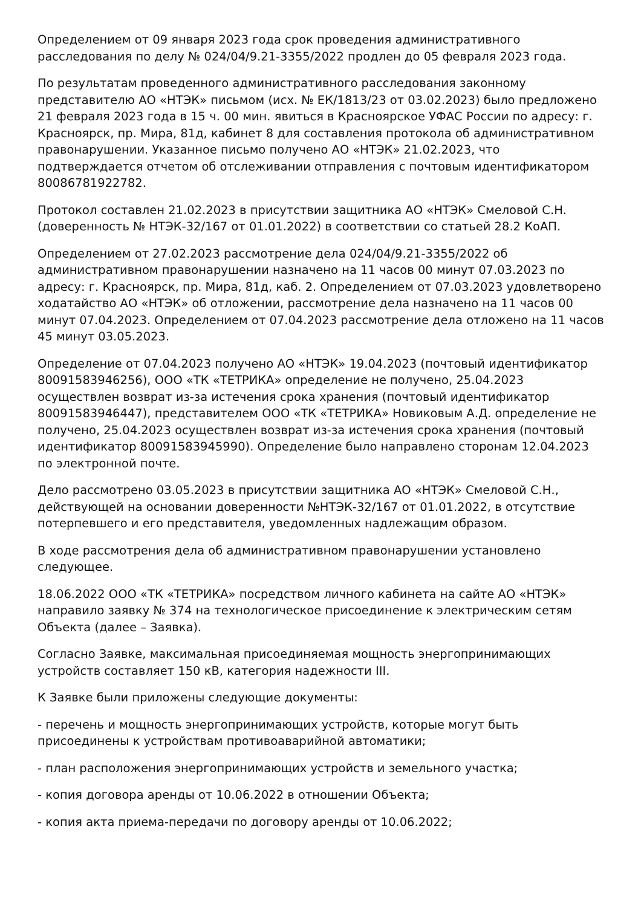Определением от 09 января 2023 года срок проведения административного расследования по делу № 024/04/9.21-3355/2022 продлен до 05 февраля 2023 года.
По результатам проведенного административного расследования законному представителю АО «НТЭК» письмом (исх. № ЕК/1813/23 от 03.02.2023) было предложено 21 февраля 2023 года в 15 ч. 00 мин. явиться в Красноярское УФАС России по адресу: г. Красноярск, пр. Мира, 81д, кабинет 8 для составления протокола об административном правонарушении. Указанное письмо получено АО «НТЭК» 21.02.2023, что подтверждается отчетом об отслеживании отправления с почтовым идентификатором 80086781922782.
Протокол составлен 21.02.2023 в присутствии защитника АО «НТЭК» Смеловой С.Н. (доверенность № НТЭК-32/167 от 01.01.2022) в соответствии со статьей 28.2 КоАП.
Определением от 27.02.2023 рассмотрение дела 024/04/9.21-3355/2022 об административном правонарушении назначено на 11 часов 00 минут 07.03.2023 по адресу: г. Красноярск, пр. Мира, 81д, каб. 2. Определением от 07.03.2023 удовлетворено ходатайство АО «НТЭК» об отложении, рассмотрение дела назначено на 11 часов 00 минут 07.04.2023. Определением от 07.04.2023 рассмотрение дела отложено на 11 часов 45 минут 03.05.2023.
Определение от 07.04.2023 получено АО «НТЭК» 19.04.2023 (почтовый идентификатор 80091583946256), ООО «ТК «ТЕТРИКА» определение не получено, 25.04.2023 осуществлен возврат из-за истечения срока хранения (почтовый идентификатор 80091583946447), представителем ООО «ТК «ТЕТРИКА» Новиковым А.Д. определение не получено, 25.04.2023 осуществлен возврат из-за истечения срока хранения (почтовый идентификатор 80091583945990). Определение было направлено сторонам 12.04.2023 по электронной почте.
Дело рассмотрено 03.05.2023 в присутствии защитника АО «НТЭК» Смеловой С.Н., действующей на основании доверенности №НТЭК-32/167 от 01.01.2022, в отсутствие потерпевшего и его представителя, уведомленных надлежащим образом.
В ходе рассмотрения дела об административном правонарушении установлено следующее.
18.06.2022 ООО «ТК «ТЕТРИКА» посредством личного кабинета на сайте АО «НТЭК» направило заявку № 374 на технологическое присоединение к электрическим сетям Объекта (далее – Заявка).
Согласно Заявке, максимальная присоединяемая мощность энергопринимающих устройств составляет 150 кВ, категория надежности III.
К Заявке были приложены следующие документы:
- перечень и мощность энергопринимающих устройств, которые могут быть присоединены к устройствам противоаварийной автоматики;
- план расположения энергопринимающих устройств и земельного участка;
- копия договора аренды от 10.06.2022 в отношении Объекта;
- копия акта приема-передачи по договору аренды от 10.06.2022;